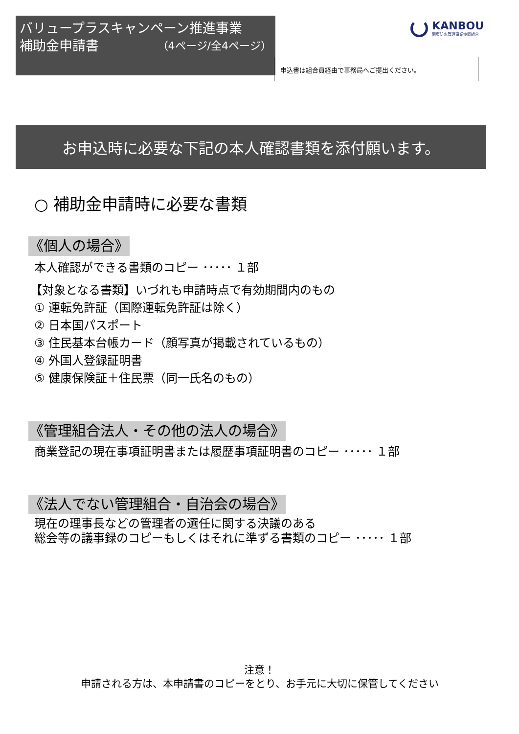バリュープラスキャンペーン推進事業
補助金申請書 （4ページ/全4ページ）
KANBOU
関東防水管理事業協同組合
申込書は組合員経由で事務局へご提出ください。
お申込時に必要な下記の本人確認書類を添付願います。
○ 補助金申請時に必要な書類
《個人の場合》
本人確認ができる書類のコピー ･････ １部
【対象となる書類】いづれも申請時点で有効期間内のもの
① 運転免許証（国際運転免許証は除く）
② 日本国パスポート
③ 住民基本台帳カード（顔写真が掲載されているもの）
④ 外国人登録証明書
⑤ 健康保険証＋住民票（同一氏名のもの）
《管理組合法人・その他の法人の場合》
商業登記の現在事項証明書または履歴事項証明書のコピー ･････ １部
《法人でない管理組合・自治会の場合》
現在の理事長などの管理者の選任に関する決議のある
総会等の議事録のコピーもしくはそれに準ずる書類のコピー ･････ １部
注意！
申請される方は、本申請書のコピーをとり、お手元に大切に保管してください